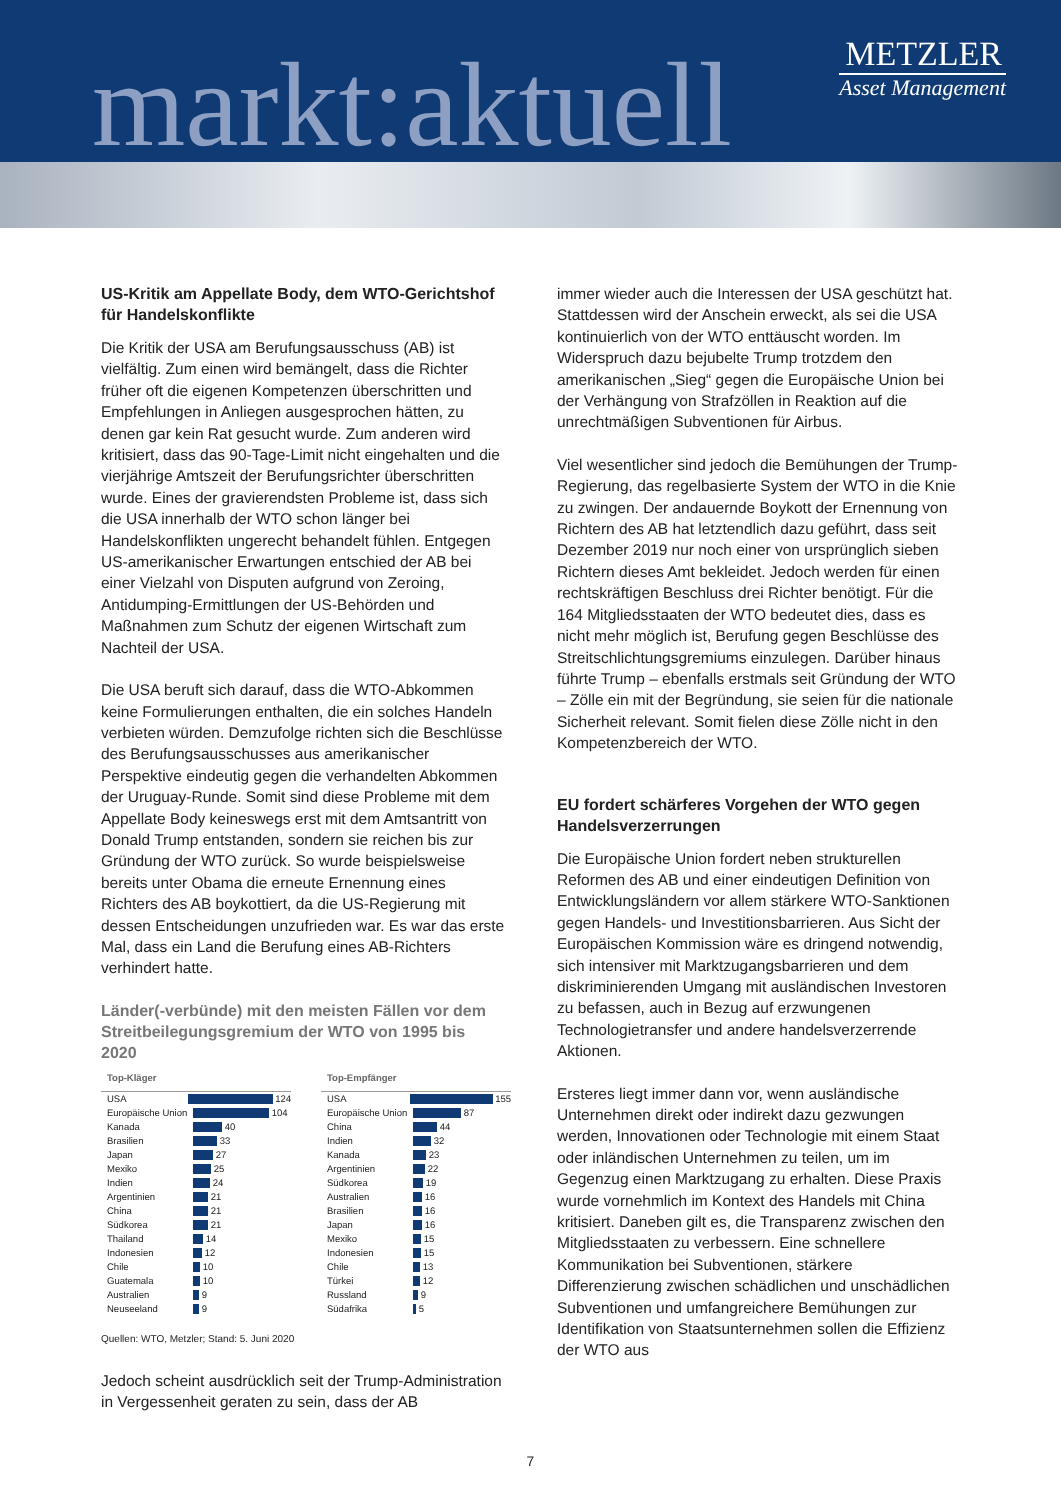markt:aktuell
METZLER
Asset Management
US-Kritik am Appellate Body, dem WTO-Gerichtshof für Handelskonflikte
Die Kritik der USA am Berufungsausschuss (AB) ist vielfältig. Zum einen wird bemängelt, dass die Richter früher oft die eigenen Kompetenzen überschritten und Empfehlungen in Anliegen ausgesprochen hätten, zu denen gar kein Rat gesucht wurde. Zum anderen wird kritisiert, dass das 90-Tage-Limit nicht eingehalten und die vierjährige Amtszeit der Berufungsrichter überschritten wurde. Eines der gravierendsten Probleme ist, dass sich die USA innerhalb der WTO schon länger bei Handelskonflikten ungerecht behandelt fühlen. Entgegen US-amerikanischer Erwartungen entschied der AB bei einer Vielzahl von Disputen aufgrund von Zeroing, Antidumping-Ermittlungen der US-Behörden und Maßnahmen zum Schutz der eigenen Wirtschaft zum Nachteil der USA.
Die USA beruft sich darauf, dass die WTO-Abkommen keine Formulierungen enthalten, die ein solches Handeln verbieten würden. Demzufolge richten sich die Beschlüsse des Berufungsausschusses aus amerikanischer Perspektive eindeutig gegen die verhandelten Abkommen der Uruguay-Runde. Somit sind diese Probleme mit dem Appellate Body keineswegs erst mit dem Amtsantritt von Donald Trump entstanden, sondern sie reichen bis zur Gründung der WTO zurück. So wurde beispielsweise bereits unter Obama die erneute Ernennung eines Richters des AB boykottiert, da die US-Regierung mit dessen Entscheidungen unzufrieden war. Es war das erste Mal, dass ein Land die Berufung eines AB-Richters verhindert hatte.
Länder(-verbünde) mit den meisten Fällen vor dem Streitbeilegungsgremium der WTO von 1995 bis 2020
Top-Kläger
USA
124
Europäische Union
104
Kanada
40
Brasilien
33
Japan
27
Mexiko
25
Indien
24
Argentinien
21
China
21
Südkorea
21
Thailand
14
Indonesien
12
Chile
10
Guatemala
10
Australien
9
Neuseeland
9
Top-Empfänger
USA
155
Europäische Union
87
China
44
Indien
32
Kanada
23
Argentinien
22
Südkorea
19
Australien
16
Brasilien
16
Japan
16
Mexiko
15
Indonesien
15
Chile
13
Türkei
12
Russland
9
Südafrika
5
Quellen: WTO, Metzler; Stand: 5. Juni 2020
Jedoch scheint ausdrücklich seit der Trump-Administration in Vergessenheit geraten zu sein, dass der AB
immer wieder auch die Interessen der USA geschützt hat. Stattdessen wird der Anschein erweckt, als sei die USA kontinuierlich von der WTO enttäuscht worden. Im Widerspruch dazu bejubelte Trump trotzdem den amerikanischen „Sieg“ gegen die Europäische Union bei der Verhängung von Strafzöllen in Reaktion auf die unrechtmäßigen Subventionen für Airbus.
Viel wesentlicher sind jedoch die Bemühungen der Trump-Regierung, das regelbasierte System der WTO in die Knie zu zwingen. Der andauernde Boykott der Ernennung von Richtern des AB hat letztendlich dazu geführt, dass seit Dezember 2019 nur noch einer von ursprünglich sieben Richtern dieses Amt bekleidet. Jedoch werden für einen rechtskräftigen Beschluss drei Richter benötigt. Für die 164 Mitgliedsstaaten der WTO bedeutet dies, dass es nicht mehr möglich ist, Berufung gegen Beschlüsse des Streitschlichtungsgremiums einzulegen. Darüber hinaus führte Trump – ebenfalls erstmals seit Gründung der WTO – Zölle ein mit der Begründung, sie seien für die nationale Sicherheit relevant. Somit fielen diese Zölle nicht in den Kompetenzbereich der WTO.
EU fordert schärferes Vorgehen der WTO gegen Handelsverzerrungen
Die Europäische Union fordert neben strukturellen Reformen des AB und einer eindeutigen Definition von Entwicklungsländern vor allem stärkere WTO-Sanktionen gegen Handels- und Investitionsbarrieren. Aus Sicht der Europäischen Kommission wäre es dringend notwendig, sich intensiver mit Marktzugangsbarrieren und dem diskriminierenden Umgang mit ausländischen Investoren zu befassen, auch in Bezug auf erzwungenen Technologietransfer und andere handelsverzerrende Aktionen.
Ersteres liegt immer dann vor, wenn ausländische Unternehmen direkt oder indirekt dazu gezwungen werden, Innovationen oder Technologie mit einem Staat oder inländischen Unternehmen zu teilen, um im Gegenzug einen Marktzugang zu erhalten. Diese Praxis wurde vornehmlich im Kontext des Handels mit China kritisiert. Daneben gilt es, die Transparenz zwischen den Mitgliedsstaaten zu verbessern. Eine schnellere Kommunikation bei Subventionen, stärkere Differenzierung zwischen schädlichen und unschädlichen Subventionen und umfangreichere Bemühungen zur Identifikation von Staatsunternehmen sollen die Effizienz der WTO aus
7